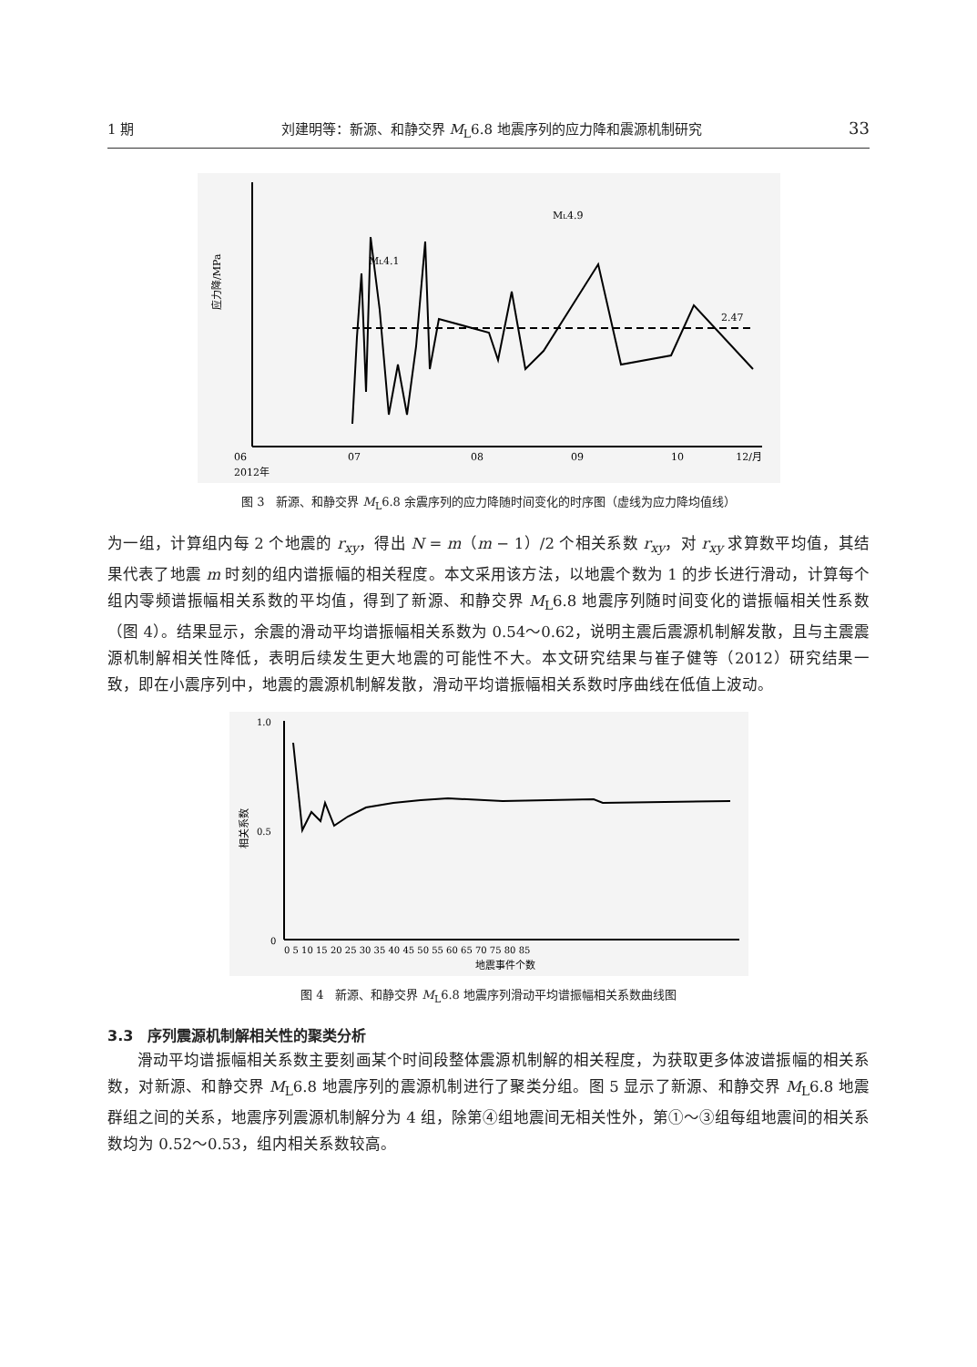1 期 刘建明等：新源、和静交界 M<sub>L</sub>6.8 地震序列的应力降和震源机制研究 33
应力降/MPa
2.47
ML4.9
ML4.1
06
07
08
09
10
12/月
2012年
图 3　新源、和静交界 M<sub>L</sub>6.8 余震序列的应力降随时间变化的时序图（虚线为应力降均值线）
为一组，计算组内每 2 个地震的 r<sub>xy</sub>，得出 N = m（m − 1）/2 个相关系数 r<sub>xy</sub>，对 r<sub>xy</sub> 求算数平均值，其结果代表了地震 m 时刻的组内谱振幅的相关程度。本文采用该方法，以地震个数为 1 的步长进行滑动，计算每个组内零频谱振幅相关系数的平均值，得到了新源、和静交界 M<sub>L</sub>6.8 地震序列随时间变化的谱振幅相关性系数（图 4）。结果显示，余震的滑动平均谱振幅相关系数为 0.54～0.62，说明主震后震源机制解发散，且与主震震源机制解相关性降低，表明后续发生更大地震的可能性不大。本文研究结果与崔子健等（2012）研究结果一致，即在小震序列中，地震的震源机制解发散，滑动平均谱振幅相关系数时序曲线在低值上波动。
相关系数
1.0
0.5
0
0 5 10 15 20 25 30 35 40 45 50 55 60 65 70 75 80 85
地震事件个数
图 4　新源、和静交界 M<sub>L</sub>6.8 地震序列滑动平均谱振幅相关系数曲线图
3.3　序列震源机制解相关性的聚类分析
滑动平均谱振幅相关系数主要刻画某个时间段整体震源机制解的相关程度，为获取更多体波谱振幅的相关系数，对新源、和静交界 M<sub>L</sub>6.8 地震序列的震源机制进行了聚类分组。图 5 显示了新源、和静交界 M<sub>L</sub>6.8 地震群组之间的关系，地震序列震源机制解分为 4 组，除第④组地震间无相关性外，第①～③组每组地震间的相关系数均为 0.52～0.53，组内相关系数较高。